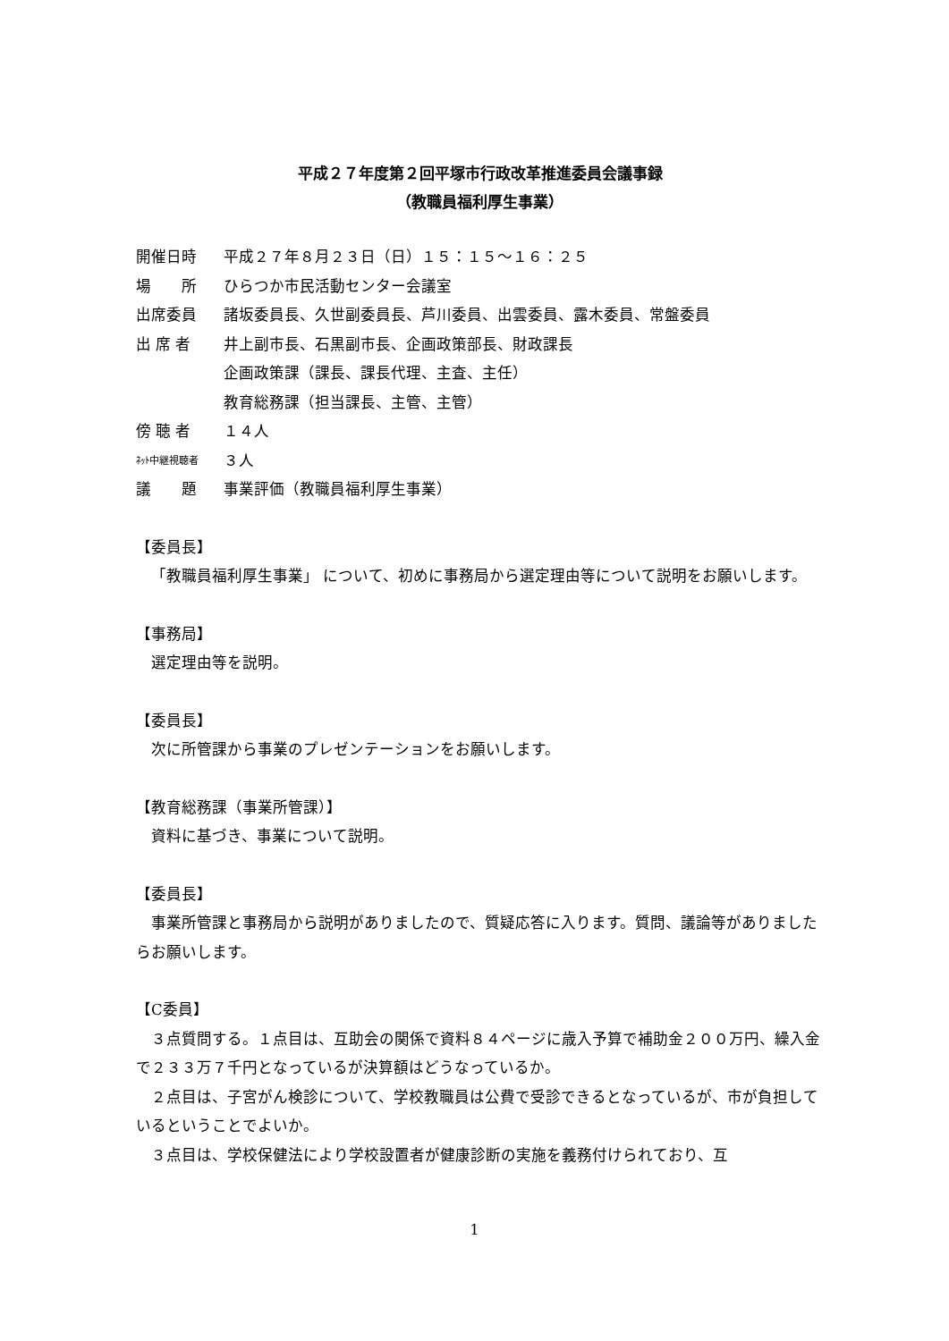平成２７年度第２回平塚市行政改革推進委員会議事録
（教職員福利厚生事業）
開催日時 平成２７年８月２３日（日）１５：１５～１６：２５
場　　所 ひらつか市民活動センター会議室
出席委員 諸坂委員長、久世副委員長、芦川委員、出雲委員、露木委員、常盤委員
出 席 者 井上副市長、石黒副市長、企画政策部長、財政課長
企画政策課（課長、課長代理、主査、主任）
教育総務課（担当課長、主管、主管）
傍 聴 者 １４人
ﾈｯﾄ中継視聴者 ３人
議　　題 事業評価（教職員福利厚生事業）
【委員長】
「教職員福利厚生事業」 について、初めに事務局から選定理由等について説明をお願いします。
【事務局】
選定理由等を説明。
【委員長】
次に所管課から事業のプレゼンテーションをお願いします。
【教育総務課（事業所管課）】
資料に基づき、事業について説明。
【委員長】
事業所管課と事務局から説明がありましたので、質疑応答に入ります。質問、議論等がありましたらお願いします。
【C委員】
３点質問する。１点目は、互助会の関係で資料８４ページに歳入予算で補助金２００万円、繰入金で２３３万７千円となっているが決算額はどうなっているか。
２点目は、子宮がん検診について、学校教職員は公費で受診できるとなっているが、市が負担しているということでよいか。
３点目は、学校保健法により学校設置者が健康診断の実施を義務付けられており、互
1